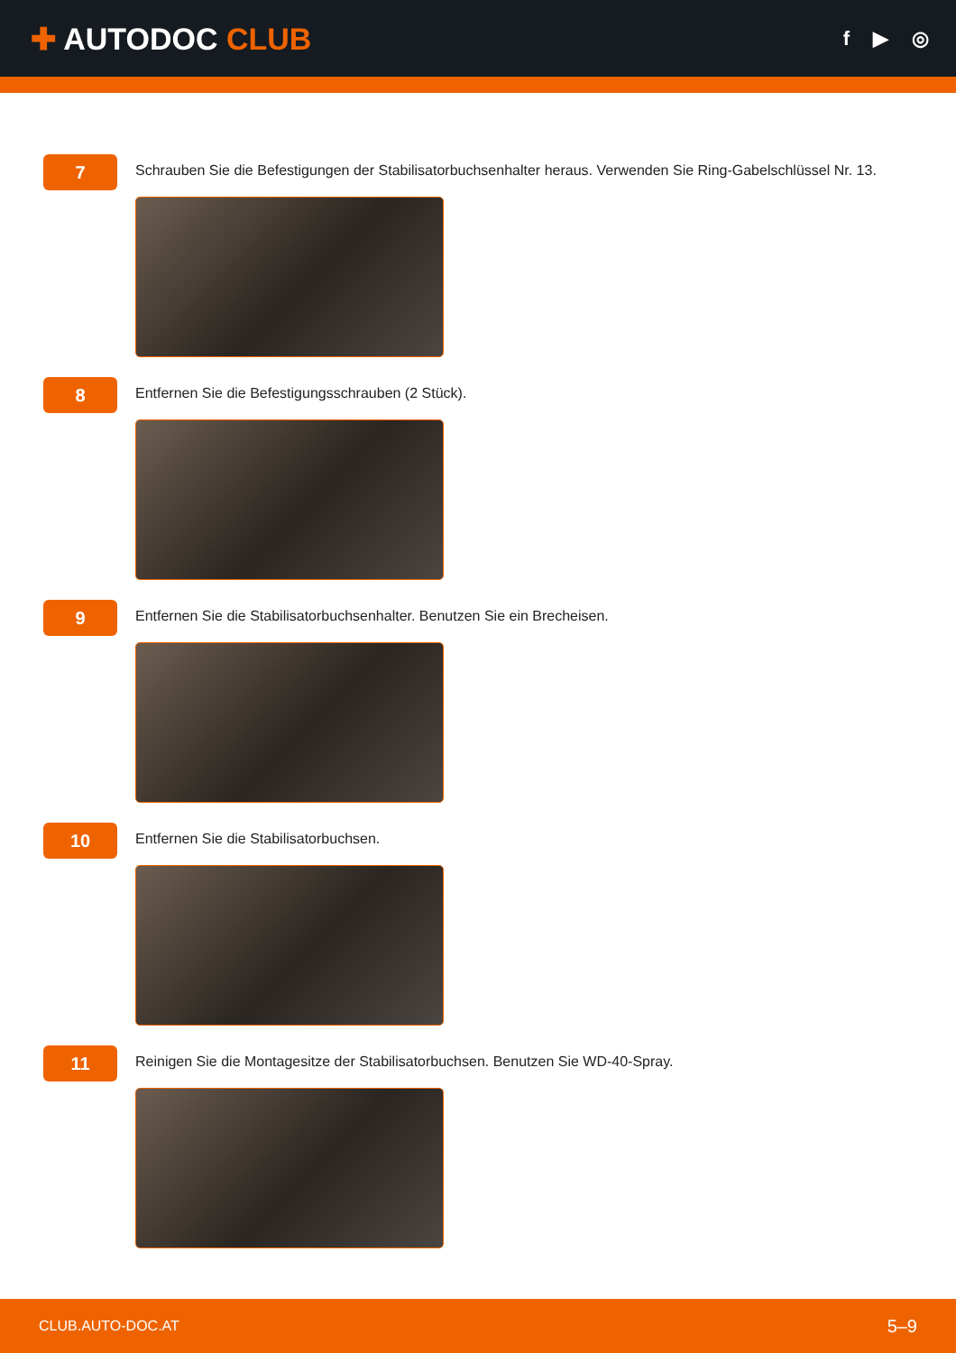✚ AUTODOC CLUB
f ▶ ◎
7
Schrauben Sie die Befestigungen der Stabilisatorbuchsenhalter heraus. Verwenden Sie Ring-Gabelschlüssel Nr. 13.
8
Entfernen Sie die Befestigungsschrauben (2 Stück).
9
Entfernen Sie die Stabilisatorbuchsenhalter. Benutzen Sie ein Brecheisen.
10
Entfernen Sie die Stabilisatorbuchsen.
11
Reinigen Sie die Montagesitze der Stabilisatorbuchsen. Benutzen Sie WD-40-Spray.
CLUB.AUTO-DOC.AT 5–9